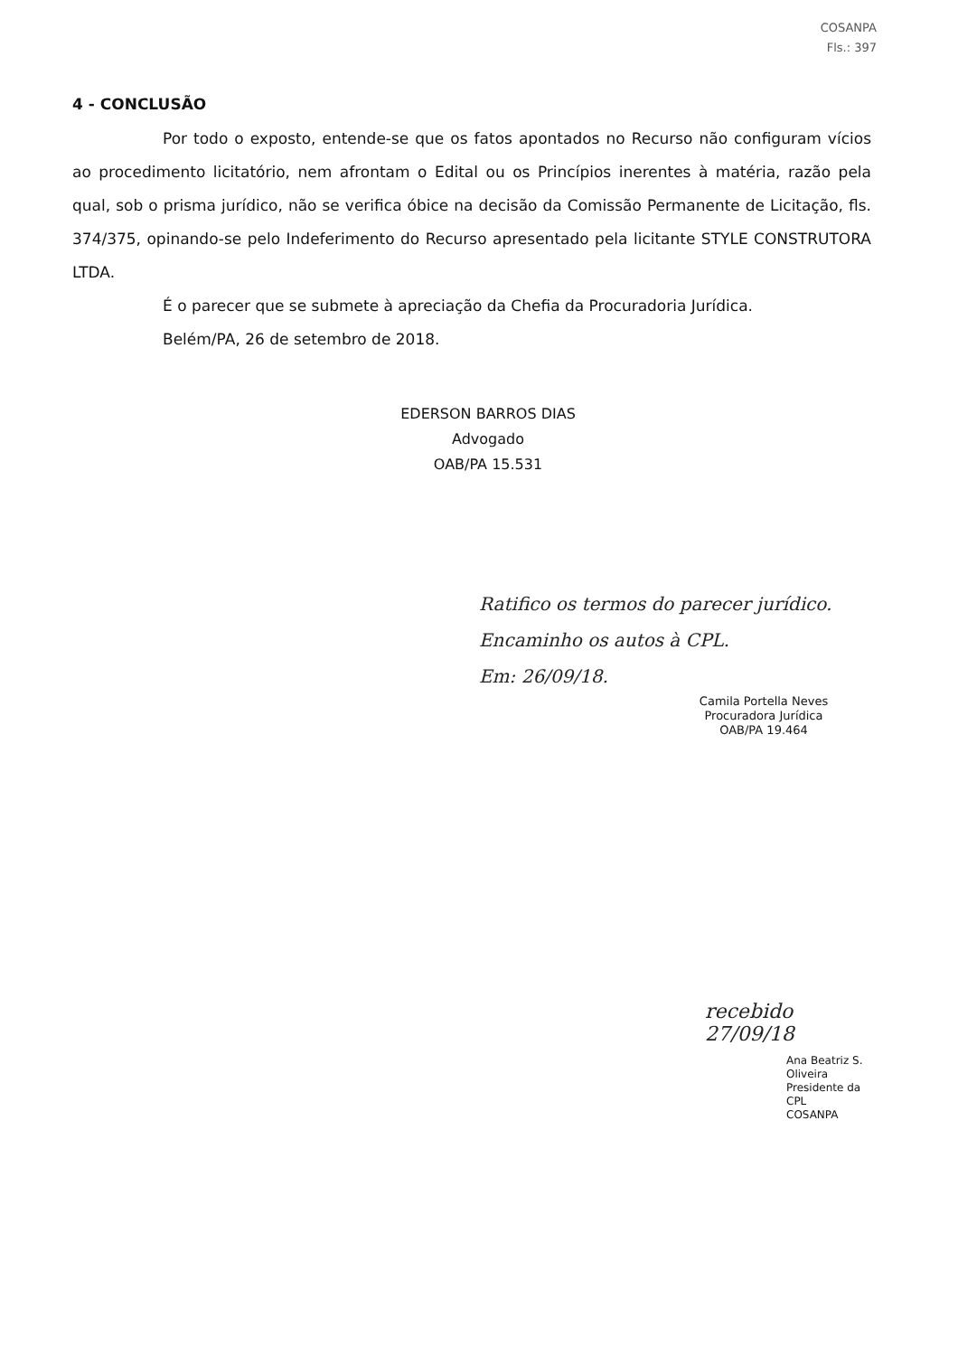COSANPA
Fls.: 397
4 - CONCLUSÃO
Por todo o exposto, entende-se que os fatos apontados no Recurso não configuram vícios ao procedimento licitatório, nem afrontam o Edital ou os Princípios inerentes à matéria, razão pela qual, sob o prisma jurídico, não se verifica óbice na decisão da Comissão Permanente de Licitação, fls. 374/375, opinando-se pelo Indeferimento do Recurso apresentado pela licitante STYLE CONSTRUTORA LTDA.
É o parecer que se submete à apreciação da Chefia da Procuradoria Jurídica.
Belém/PA, 26 de setembro de 2018.
EDERSON BARROS DIAS
Advogado
OAB/PA 15.531
Ratifico os termos do parecer jurídico.
Encaminho os autos à CPL.
Em: 26/09/18.
Camila Portella Neves
Procuradora Jurídica
OAB/PA 19.464
recebido 27/09/18
Ana Beatriz S. Oliveira
Presidente da CPL
COSANPA